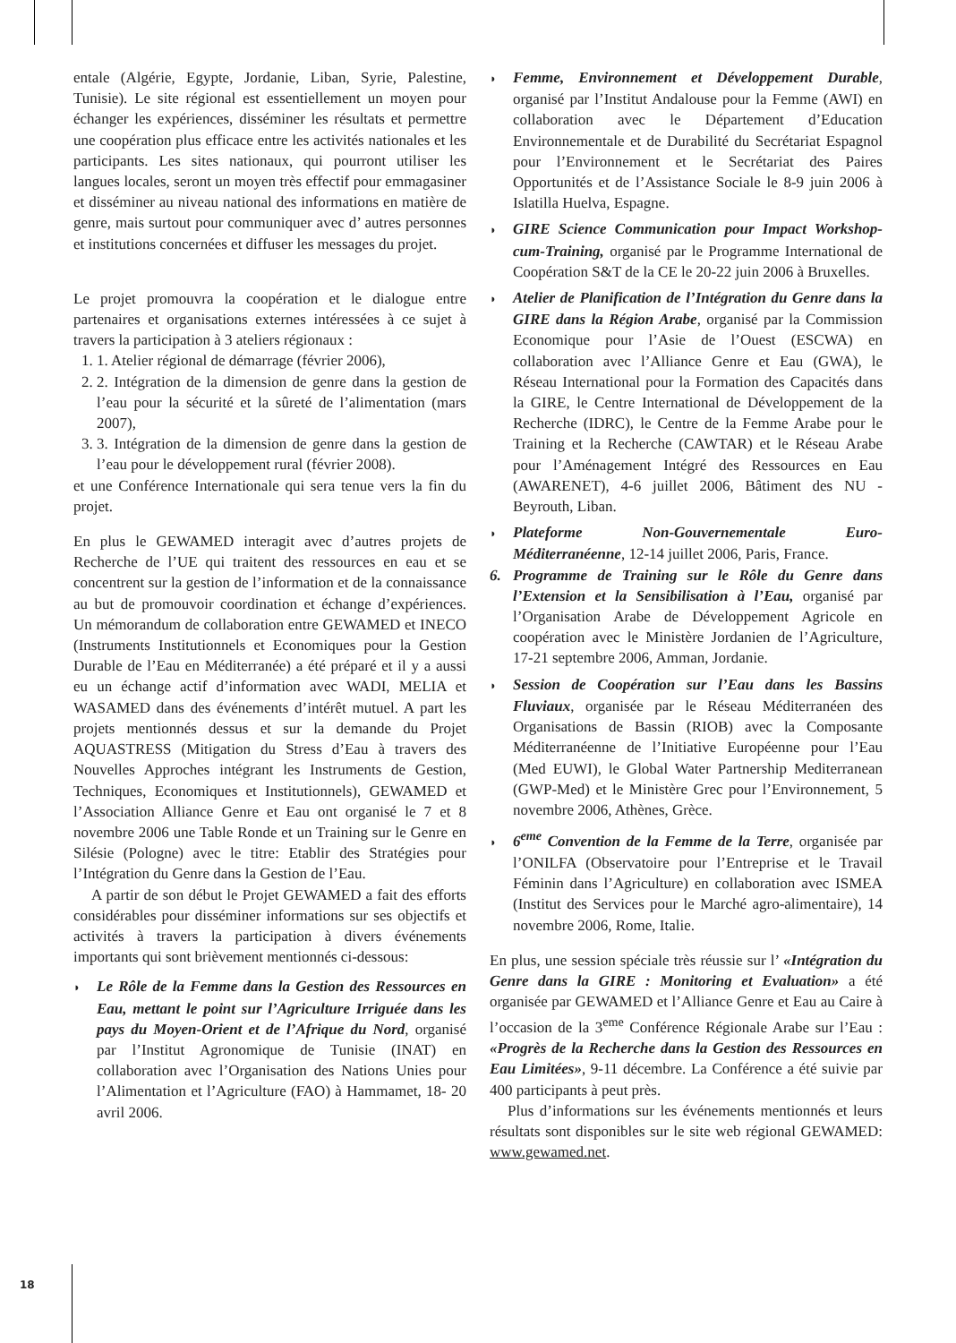entale (Algérie, Egypte, Jordanie, Liban, Syrie, Palestine, Tunisie). Le site régional est essentiellement un moyen pour échanger les expériences, disséminer les résultats et permettre une coopération plus efficace entre les activités nationales et les participants. Les sites nationaux, qui pourront utiliser les langues locales, seront un moyen très effectif pour emmagasiner et disséminer au niveau national des informations en matière de genre, mais surtout pour communiquer avec d’ autres personnes et institutions concernées et diffuser les messages du projet.
Le projet promouvra la coopération et le dialogue entre partenaires et organisations externes intéressées à ce sujet à travers la participation à 3 ateliers régionaux :
1. 1. Atelier régional de démarrage (février 2006),
2. 2. Intégration de la dimension de genre dans la gestion de l’eau pour la sécurité et la sûreté de l’alimentation (mars 2007),
3. 3. Intégration de la dimension de genre dans la gestion de l’eau pour le développement rural (février 2008).
et une Conférence Internationale qui sera tenue vers la fin du projet.
En plus le GEWAMED interagit avec d’autres projets de Recherche de l’UE qui traitent des ressources en eau et se concentrent sur la gestion de l’information et de la connaissance au but de promouvoir coordination et échange d’expériences. Un mémorandum de collaboration entre GEWAMED et INECO (Instruments Institutionnels et Economiques pour la Gestion Durable de l’Eau en Méditerranée) a été préparé et il y a aussi eu un échange actif d’information avec WADI, MELIA et WASAMED dans des événements d’intérêt mutuel. A part les projets mentionnés dessus et sur la demande du Projet AQUASTRESS (Mitigation du Stress d’Eau à travers des Nouvelles Approches intégrant les Instruments de Gestion, Techniques, Economiques et Institutionnels), GEWAMED et l’Association Alliance Genre et Eau ont organisé le 7 et 8 novembre 2006 une Table Ronde et un Training sur le Genre en Silésie (Pologne) avec le titre: Etablir des Stratégies pour l’Intégration du Genre dans la Gestion de l’Eau.
A partir de son début le Projet GEWAMED a fait des efforts considérables pour disséminer informations sur ses objectifs et activités à travers la participation à divers événements importants qui sont brièvement mentionnés ci-dessous:
◗ Le Rôle de la Femme dans la Gestion des Ressources en Eau, mettant le point sur l’Agriculture Irriguée dans les pays du Moyen-Orient et de l’Afrique du Nord, organisé par l’Institut Agronomique de Tunisie (INAT) en collaboration avec l’Organisation des Nations Unies pour l’Alimentation et l’Agriculture (FAO) à Hammamet, 18- 20 avril 2006.
◗ Femme, Environnement et Développement Durable, organisé par l’Institut Andalouse pour la Femme (AWI) en collaboration avec le Département d’Education Environnementale et de Durabilité du Secrétariat Espagnol pour l’Environnement et le Secrétariat des Paires Opportunités et de l’Assistance Sociale le 8-9 juin 2006 à Islatilla Huelva, Espagne.
◗ GIRE Science Communication pour Impact Workshop-cum-Training, organisé par le Programme International de Coopération S&T de la CE le 20-22 juin 2006 à Bruxelles.
◗ Atelier de Planification de l’Intégration du Genre dans la GIRE dans la Région Arabe, organisé par la Commission Economique pour l’Asie de l’Ouest (ESCWA) en collaboration avec l’Alliance Genre et Eau (GWA), le Réseau International pour la Formation des Capacités dans la GIRE, le Centre International de Développement de la Recherche (IDRC), le Centre de la Femme Arabe pour le Training et la Recherche (CAWTAR) et le Réseau Arabe pour l’Aménagement Intégré des Ressources en Eau (AWARENET), 4-6 juillet 2006, Bâtiment des NU - Beyrouth, Liban.
◗ Plateforme Non-Gouvernementale Euro-Méditerranéenne, 12-14 juillet 2006, Paris, France.
6. Programme de Training sur le Rôle du Genre dans l’Extension et la Sensibilisation à l’Eau, organisé par l’Organisation Arabe de Développement Agricole en coopération avec le Ministère Jordanien de l’Agriculture, 17-21 septembre 2006, Amman, Jordanie.
◗ Session de Coopération sur l’Eau dans les Bassins Fluviaux, organisée par le Réseau Méditerranéen des Organisations de Bassin (RIOB) avec la Composante Méditerranéenne de l’Initiative Européenne pour l’Eau (Med EUWI), le Global Water Partnership Mediterranean (GWP-Med) et le Ministère Grec pour l’Environnement, 5 novembre 2006, Athènes, Grèce.
◗ 6<sup>eme</sup> Convention de la Femme de la Terre, organisée par l’ONILFA (Observatoire pour l’Entreprise et le Travail Féminin dans l’Agriculture) en collaboration avec ISMEA (Institut des Services pour le Marché agro-alimentaire), 14 novembre 2006, Rome, Italie.
En plus, une session spéciale très réussie sur l’ «Intégration du Genre dans la GIRE : Monitoring et Evaluation» a été organisée par GEWAMED et l’Alliance Genre et Eau au Caire à l’occasion de la 3<sup>eme</sup> Conférence Régionale Arabe sur l’Eau : «Progrès de la Recherche dans la Gestion des Ressources en Eau Limitées», 9-11 décembre. La Conférence a été suivie par 400 participants à peut près.
Plus d’informations sur les événements mentionnés et leurs résultats sont disponibles sur le site web régional GEWAMED: www.gewamed.net.
18